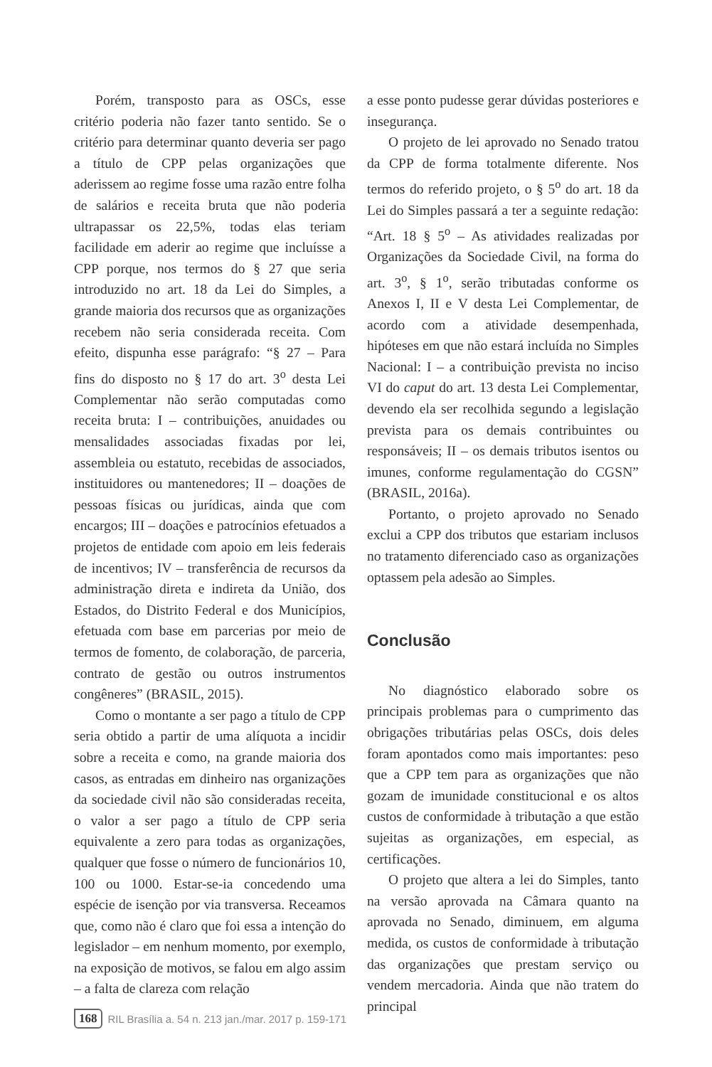Porém, transposto para as OSCs, esse critério poderia não fazer tanto sentido. Se o critério para determinar quanto deveria ser pago a título de CPP pelas organizações que aderissem ao regime fosse uma razão entre folha de salários e receita bruta que não poderia ultrapassar os 22,5%, todas elas teriam facilidade em aderir ao regime que incluísse a CPP porque, nos termos do § 27 que seria introduzido no art. 18 da Lei do Simples, a grande maioria dos recursos que as organizações recebem não seria considerada receita. Com efeito, dispunha esse parágrafo: “§ 27 – Para fins do disposto no § 17 do art. 3<sup>o</sup> desta Lei Complementar não serão computadas como receita bruta: I – contribuições, anuidades ou mensalidades associadas fixadas por lei, assembleia ou estatuto, recebidas de associados, instituidores ou mantenedores; II – doações de pessoas físicas ou jurídicas, ainda que com encargos; III – doações e patrocínios efetuados a projetos de entidade com apoio em leis federais de incentivos; IV – transferência de recursos da administração direta e indireta da União, dos Estados, do Distrito Federal e dos Municípios, efetuada com base em parcerias por meio de termos de fomento, de colaboração, de parceria, contrato de gestão ou outros instrumentos congêneres” (BRASIL, 2015).
Como o montante a ser pago a título de CPP seria obtido a partir de uma alíquota a incidir sobre a receita e como, na grande maioria dos casos, as entradas em dinheiro nas organizações da sociedade civil não são consideradas receita, o valor a ser pago a título de CPP seria equivalente a zero para todas as organizações, qualquer que fosse o número de funcionários 10, 100 ou 1000. Estar-se-ia concedendo uma espécie de isenção por via transversa. Receamos que, como não é claro que foi essa a intenção do legislador – em nenhum momento, por exemplo, na exposição de motivos, se falou em algo assim – a falta de clareza com relação
a esse ponto pudesse gerar dúvidas posteriores e insegurança.
O projeto de lei aprovado no Senado tratou da CPP de forma totalmente diferente. Nos termos do referido projeto, o § 5<sup>o</sup> do art. 18 da Lei do Simples passará a ter a seguinte redação: “Art. 18 § 5<sup>o</sup> – As atividades realizadas por Organizações da Sociedade Civil, na forma do art. 3<sup>o</sup>, § 1<sup>o</sup>, serão tributadas conforme os Anexos I, II e V desta Lei Complementar, de acordo com a atividade desempenhada, hipóteses em que não estará incluída no Simples Nacional: I – a contribuição prevista no inciso VI do caput do art. 13 desta Lei Complementar, devendo ela ser recolhida segundo a legislação prevista para os demais contribuintes ou responsáveis; II – os demais tributos isentos ou imunes, conforme regulamentação do CGSN” (BRASIL, 2016a).
Portanto, o projeto aprovado no Senado exclui a CPP dos tributos que estariam inclusos no tratamento diferenciado caso as organizações optassem pela adesão ao Simples.
Conclusão
No diagnóstico elaborado sobre os principais problemas para o cumprimento das obrigações tributárias pelas OSCs, dois deles foram apontados como mais importantes: peso que a CPP tem para as organizações que não gozam de imunidade constitucional e os altos custos de conformidade à tributação a que estão sujeitas as organizações, em especial, as certificações.
O projeto que altera a lei do Simples, tanto na versão aprovada na Câmara quanto na aprovada no Senado, diminuem, em alguma medida, os custos de conformidade à tributação das organizações que prestam serviço ou vendem mercadoria. Ainda que não tratem do principal
168 RIL Brasília a. 54 n. 213 jan./mar. 2017 p. 159-171